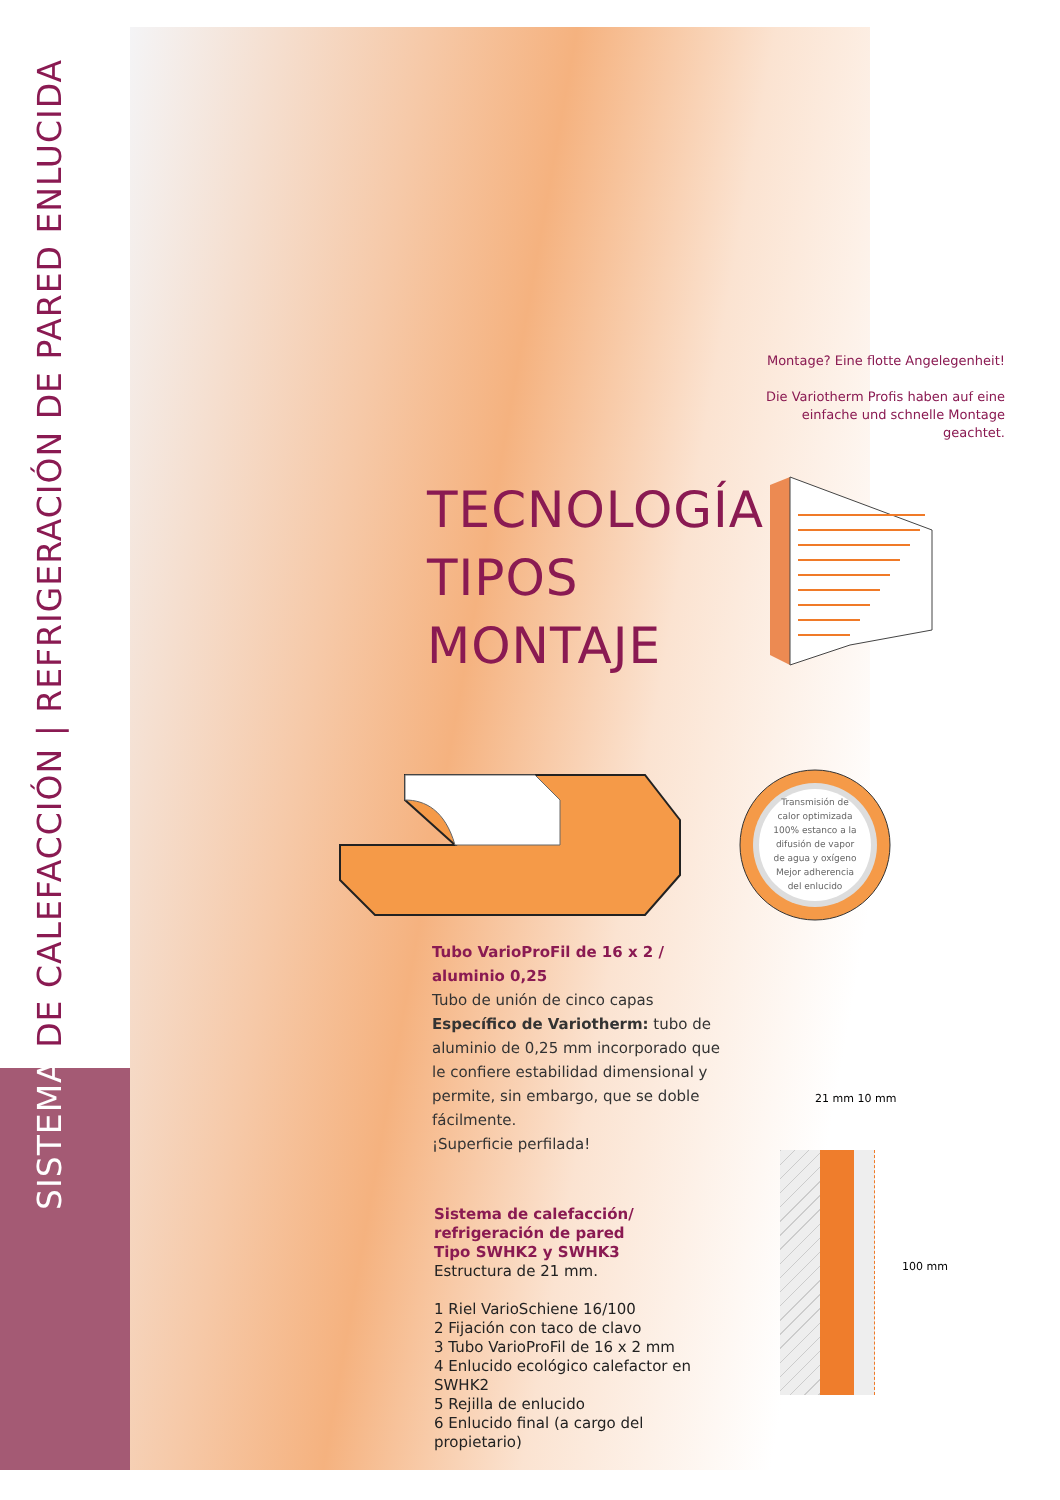SISTEMA DE CALEFACCIÓN | REFRIGERACIÓN DE PARED ENLUCIDA
Montage? Eine flotte Angelegenheit!
Die Variotherm Profis haben auf eine einfache und schnelle Montage geachtet.
TECNOLOGÍA
TIPOS
MONTAJE
Transmisión de calor optimizada
100% estanco a la difusión de vapor de agua y oxígeno
Mejor adherencia del enlucido
Tubo VarioProFil de 16 x 2 / aluminio 0,25
Tubo de unión de cinco capas
Específico de Variotherm: tubo de aluminio de 0,25 mm incorporado que le confiere estabilidad dimensional y permite, sin embargo, que se doble fácilmente.
¡Superficie perfilada!
Sistema de calefacción/
refrigeración de pared
Tipo SWHK2 y SWHK3
Estructura de 21 mm.
1 Riel VarioSchiene 16/100
2 Fijación con taco de clavo
3 Tubo VarioProFil de 16 x 2 mm
4 Enlucido ecológico calefactor en SWHK2
5 Rejilla de enlucido
6 Enlucido final (a cargo del propietario)
21 mm 10 mm
100 mm